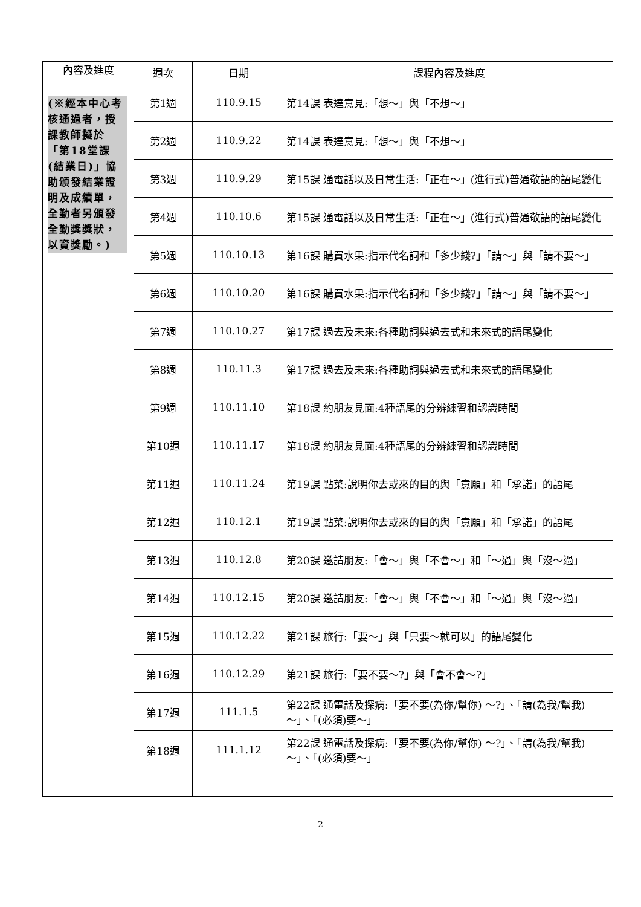| 內容及進度 | 週次 | 日期 | 課程內容及進度 |
| --- | --- | --- | --- |
| (※經本中心考核通過者，授課教師擬於「第18堂課(結業日)」協助頒發結業證明及成績單，全勤者另頒發全勤獎獎狀，以資獎勵。) | 第1週 | 110.9.15 | 第14課 表達意見:「想～」與「不想～」 |
| | 第2週 | 110.9.22 | 第14課 表達意見:「想～」與「不想～」 |
| | 第3週 | 110.9.29 | 第15課 通電話以及日常生活:「正在～」(進行式)普通敬語的語尾變化 |
| | 第4週 | 110.10.6 | 第15課 通電話以及日常生活:「正在～」(進行式)普通敬語的語尾變化 |
| | 第5週 | 110.10.13 | 第16課 購買水果:指示代名詞和「多少錢?」「請～」與「請不要～」 |
| | 第6週 | 110.10.20 | 第16課 購買水果:指示代名詞和「多少錢?」「請～」與「請不要～」 |
| | 第7週 | 110.10.27 | 第17課 過去及未來:各種助詞與過去式和未來式的語尾變化 |
| | 第8週 | 110.11.3 | 第17課 過去及未來:各種助詞與過去式和未來式的語尾變化 |
| | 第9週 | 110.11.10 | 第18課 約朋友見面:4種語尾的分辨練習和認識時間 |
| | 第10週 | 110.11.17 | 第18課 約朋友見面:4種語尾的分辨練習和認識時間 |
| | 第11週 | 110.11.24 | 第19課 點菜:說明你去或來的目的與「意願」和「承諾」的語尾 |
| | 第12週 | 110.12.1 | 第19課 點菜:說明你去或來的目的與「意願」和「承諾」的語尾 |
| | 第13週 | 110.12.8 | 第20課 邀請朋友:「會～」與「不會～」和「～過」與「沒～過」 |
| | 第14週 | 110.12.15 | 第20課 邀請朋友:「會～」與「不會～」和「～過」與「沒～過」 |
| | 第15週 | 110.12.22 | 第21課 旅行:「要～」與「只要～就可以」的語尾變化 |
| | 第16週 | 110.12.29 | 第21課 旅行:「要不要～?」與「會不會～?」 |
| | 第17週 | 111.1.5 | 第22課 通電話及探病:「要不要(為你/幫你) ～?」、「請(為我/幫我) ～」、「(必須)要～」 |
| | 第18週 | 111.1.12 | 第22課 通電話及探病:「要不要(為你/幫你) ～?」、「請(為我/幫我) ～」、「(必須)要～」 |
2